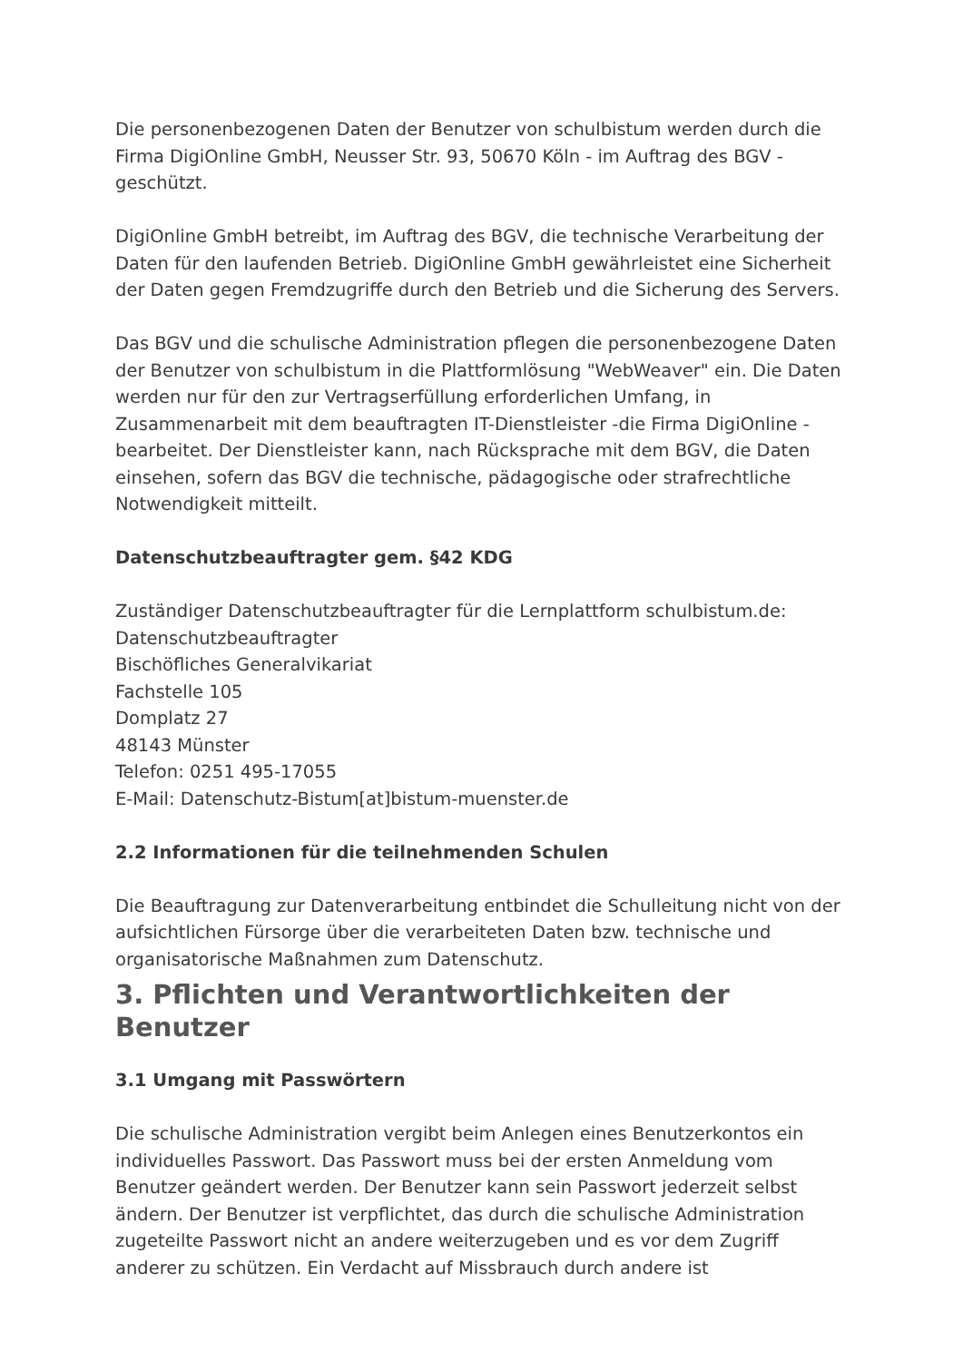Die personenbezogenen Daten der Benutzer von schulbistum werden durch die Firma DigiOnline GmbH, Neusser Str. 93, 50670 Köln - im Auftrag des BGV - geschützt.
DigiOnline GmbH betreibt, im Auftrag des BGV, die technische Verarbeitung der Daten für den laufenden Betrieb. DigiOnline GmbH gewährleistet eine Sicherheit der Daten gegen Fremdzugriffe durch den Betrieb und die Sicherung des Servers.
Das BGV und die schulische Administration pflegen die personenbezogene Daten der Benutzer von schulbistum in die Plattformlösung "WebWeaver" ein. Die Daten werden nur für den zur Vertragserfüllung erforderlichen Umfang, in Zusammenarbeit mit dem beauftragten IT-Dienstleister -die Firma DigiOnline - bearbeitet. Der Dienstleister kann, nach Rücksprache mit dem BGV, die Daten einsehen, sofern das BGV die technische, pädagogische oder strafrechtliche Notwendigkeit mitteilt.
Datenschutzbeauftragter gem. §42 KDG
Zuständiger Datenschutzbeauftragter für die Lernplattform schulbistum.de:
Datenschutzbeauftragter
Bischöfliches Generalvikariat
Fachstelle 105
Domplatz 27
48143 Münster
Telefon: 0251 495-17055
E-Mail: Datenschutz-Bistum[at]bistum-muenster.de
2.2 Informationen für die teilnehmenden Schulen
Die Beauftragung zur Datenverarbeitung entbindet die Schulleitung nicht von der aufsichtlichen Fürsorge über die verarbeiteten Daten bzw. technische und organisatorische Maßnahmen zum Datenschutz.
3. Pflichten und Verantwortlichkeiten der Benutzer
3.1 Umgang mit Passwörtern
Die schulische Administration vergibt beim Anlegen eines Benutzerkontos ein individuelles Passwort. Das Passwort muss bei der ersten Anmeldung vom Benutzer geändert werden. Der Benutzer kann sein Passwort jederzeit selbst ändern. Der Benutzer ist verpflichtet, das durch die schulische Administration zugeteilte Passwort nicht an andere weiterzugeben und es vor dem Zugriff anderer zu schützen. Ein Verdacht auf Missbrauch durch andere ist